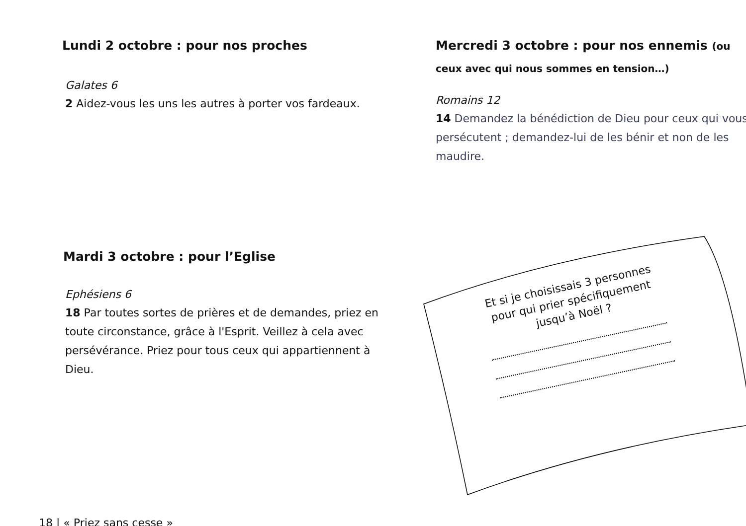Lundi 2 octobre : pour nos proches
Galates 6
2 Aidez-vous les uns les autres à porter vos fardeaux.
Mercredi 3 octobre : pour nos ennemis (ou ceux avec qui nous sommes en tension…)
Romains 12
14 Demandez la bénédiction de Dieu pour ceux qui vous persécutent ; demandez-lui de les bénir et non de les maudire.
Mardi 3 octobre : pour l’Eglise
Ephésiens 6
18 Par toutes sortes de prières et de demandes, priez en toute circonstance, grâce à l'Esprit. Veillez à cela avec persévérance. Priez pour tous ceux qui appartiennent à Dieu.
Et si je choisissais 3 personnes
pour qui prier spécifiquement
jusqu’à Noël ?
18 | « Priez sans cesse »